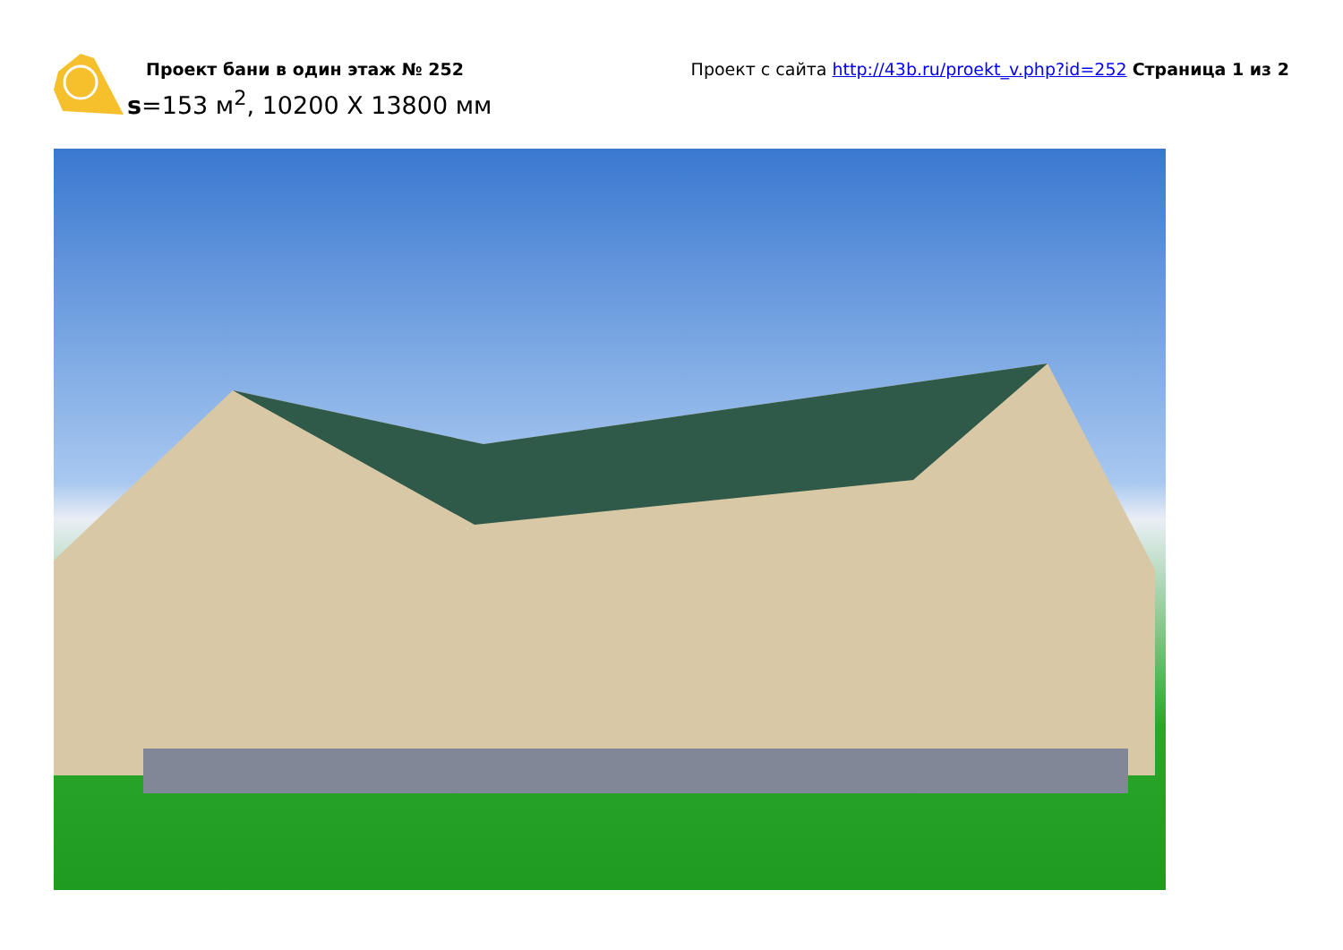Проект бани в один этаж № 252
s=153 м<sup>2</sup>, 10200 Х 13800 мм
Проект с сайта http://43b.ru/proekt_v.php?id=252 Страница 1 из 2